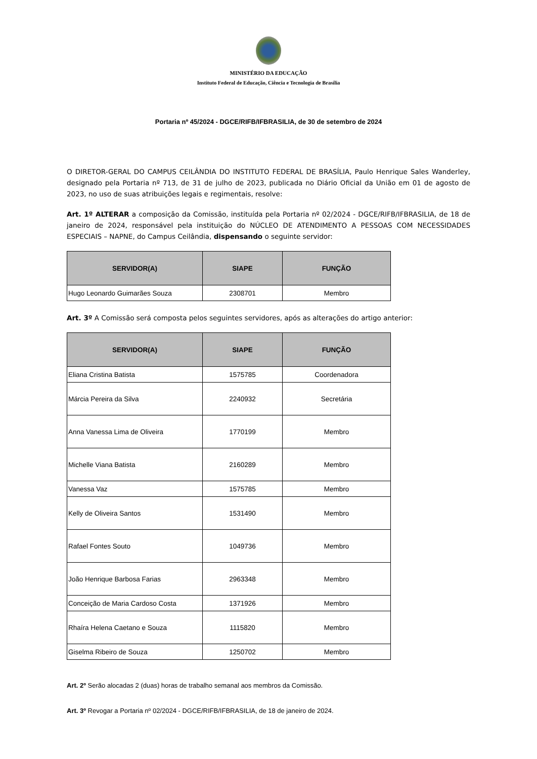MINISTÉRIO DA EDUCAÇÃO
Instituto Federal de Educação, Ciência e Tecnologia de Brasília
Portaria nº 45/2024 - DGCE/RIFB/IFBRASILIA, de 30 de setembro de 2024
O DIRETOR-GERAL DO CAMPUS CEILÂNDIA DO INSTITUTO FEDERAL DE BRASÍLIA, Paulo Henrique Sales Wanderley, designado pela Portaria nº 713, de 31 de julho de 2023, publicada no Diário Oficial da União em 01 de agosto de 2023, no uso de suas atribuições legais e regimentais, resolve:
Art. 1º ALTERAR a composição da Comissão, instituída pela Portaria nº 02/2024 - DGCE/RIFB/IFBRASILIA, de 18 de janeiro de 2024, responsável pela instituição do NÚCLEO DE ATENDIMENTO A PESSOAS COM NECESSIDADES ESPECIAIS – NAPNE, do Campus Ceilândia, dispensando o seguinte servidor:
| SERVIDOR(A) | SIAPE | FUNÇÃO |
| --- | --- | --- |
| Hugo Leonardo Guimarães Souza | 2308701 | Membro |
Art. 3º A Comissão será composta pelos seguintes servidores, após as alterações do artigo anterior:
| SERVIDOR(A) | SIAPE | FUNÇÃO |
| --- | --- | --- |
| Eliana Cristina Batista | 1575785 | Coordenadora |
| Márcia Pereira da Silva | 2240932 | Secretária |
| Anna Vanessa Lima de Oliveira | 1770199 | Membro |
| Michelle Viana Batista | 2160289 | Membro |
| Vanessa Vaz | 1575785 | Membro |
| Kelly de Oliveira Santos | 1531490 | Membro |
| Rafael Fontes Souto | 1049736 | Membro |
| João Henrique Barbosa Farias | 2963348 | Membro |
| Conceição de Maria Cardoso Costa | 1371926 | Membro |
| Rhaíra Helena Caetano e Souza | 1115820 | Membro |
| Giselma Ribeiro de Souza | 1250702 | Membro |
Art. 2º Serão alocadas 2 (duas) horas de trabalho semanal aos membros da Comissão.
Art. 3º Revogar a Portaria nº 02/2024 - DGCE/RIFB/IFBRASILIA, de 18 de janeiro de 2024.